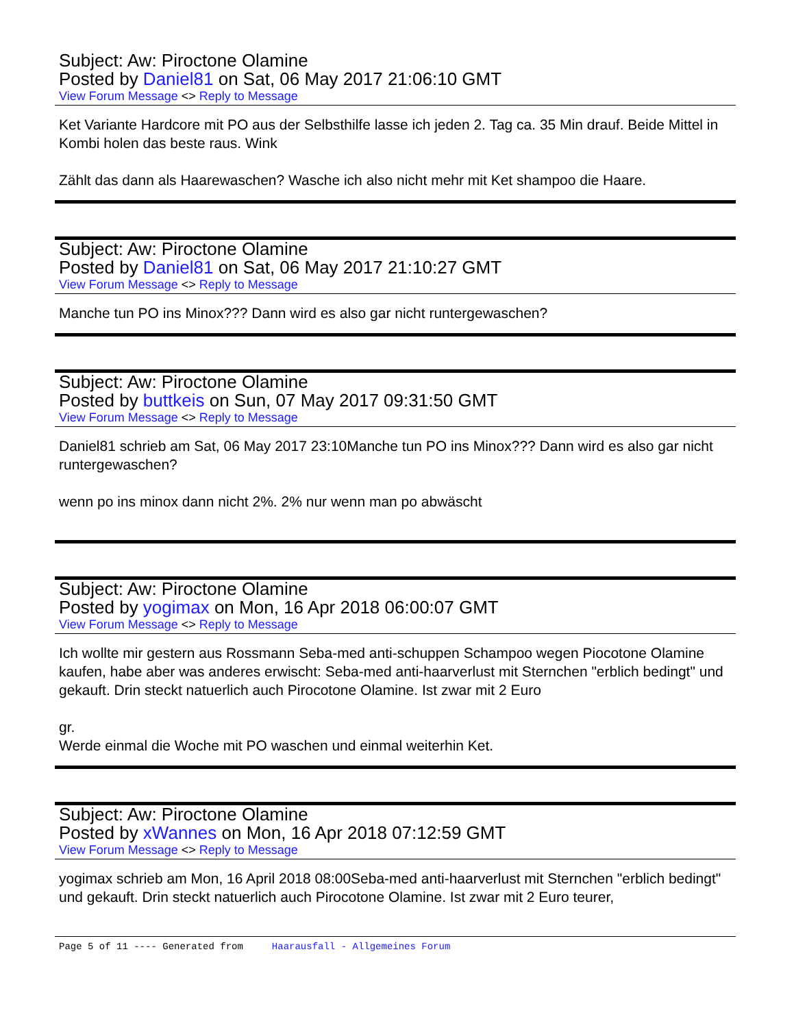Subject: Aw: Piroctone Olamine
Posted by Daniel81 on Sat, 06 May 2017 21:06:10 GMT
View Forum Message <> Reply to Message
Ket Variante Hardcore mit PO aus der Selbsthilfe lasse ich jeden 2. Tag ca. 35 Min drauf. Beide Mittel in Kombi holen das beste raus. Wink
Zählt das dann als Haarewaschen? Wasche ich also nicht mehr mit Ket shampoo die Haare.
Subject: Aw: Piroctone Olamine
Posted by Daniel81 on Sat, 06 May 2017 21:10:27 GMT
View Forum Message <> Reply to Message
Manche tun PO ins Minox??? Dann wird es also gar nicht runtergewaschen?
Subject: Aw: Piroctone Olamine
Posted by buttkeis on Sun, 07 May 2017 09:31:50 GMT
View Forum Message <> Reply to Message
Daniel81 schrieb am Sat, 06 May 2017 23:10Manche tun PO ins Minox??? Dann wird es also gar nicht runtergewaschen?
wenn po ins minox dann nicht 2%. 2% nur wenn man po abwäscht
Subject: Aw: Piroctone Olamine
Posted by yogimax on Mon, 16 Apr 2018 06:00:07 GMT
View Forum Message <> Reply to Message
Ich wollte mir gestern aus Rossmann Seba-med anti-schuppen Schampoo wegen Piocotone Olamine kaufen, habe aber was anderes erwischt: Seba-med anti-haarverlust mit Sternchen "erblich bedingt" und gekauft. Drin steckt natuerlich auch Pirocotone Olamine. Ist zwar mit 2 Euro
gr.
Werde einmal die Woche mit PO waschen und einmal weiterhin Ket.
Subject: Aw: Piroctone Olamine
Posted by xWannes on Mon, 16 Apr 2018 07:12:59 GMT
View Forum Message <> Reply to Message
yogimax schrieb am Mon, 16 April 2018 08:00Seba-med anti-haarverlust mit Sternchen "erblich bedingt" und gekauft. Drin steckt natuerlich auch Pirocotone Olamine. Ist zwar mit 2 Euro teurer,
Page 5 of 11 ---- Generated from Haarausfall - Allgemeines Forum